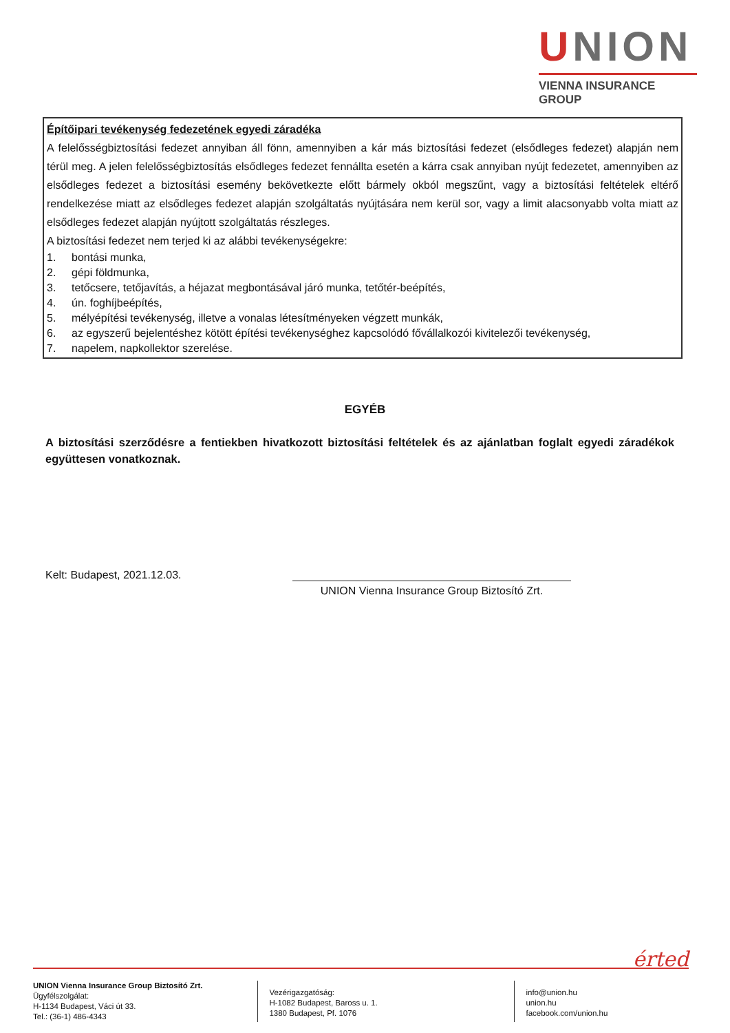UNION
VIENNA INSURANCE GROUP
Építőipari tevékenység fedezetének egyedi záradéka
A felelősségbiztosítási fedezet annyiban áll fönn, amennyiben a kár más biztosítási fedezet (elsődleges fedezet) alapján nem térül meg. A jelen felelősségbiztosítás elsődleges fedezet fennállta esetén a kárra csak annyiban nyújt fedezetet, amennyiben az elsődleges fedezet a biztosítási esemény bekövetkezte előtt bármely okból megszűnt, vagy a biztosítási feltételek eltérő rendelkezése miatt az elsődleges fedezet alapján szolgáltatás nyújtására nem kerül sor, vagy a limit alacsonyabb volta miatt az elsődleges fedezet alapján nyújtott szolgáltatás részleges.
A biztosítási fedezet nem terjed ki az alábbi tevékenységekre:
1. bontási munka,
2. gépi földmunka,
3. tetőcsere, tetőjavítás, a héjazat megbontásával járó munka, tetőtér-beépítés,
4. ún. foghíjbeépítés,
5. mélyépítési tevékenység, illetve a vonalas létesítményeken végzett munkák,
6. az egyszerű bejelentéshez kötött építési tevékenységhez kapcsolódó fővállalkozói kivitelezői tevékenység,
7. napelem, napkollektor szerelése.
EGYÉB
A biztosítási szerződésre a fentiekben hivatkozott biztosítási feltételek és az ajánlatban foglalt egyedi záradékok együttesen vonatkoznak.
Kelt: Budapest, 2021.12.03.
UNION Vienna Insurance Group Biztosító Zrt.
érted
UNION Vienna Insurance Group Biztosító Zrt.
Ügyfélszolgálat:
H-1134 Budapest, Váci út 33.
Tel.: (36-1) 486-4343
Vezérigazgatóság:
H-1082 Budapest, Baross u. 1.
1380 Budapest, Pf. 1076
info@union.hu
union.hu
facebook.com/union.hu